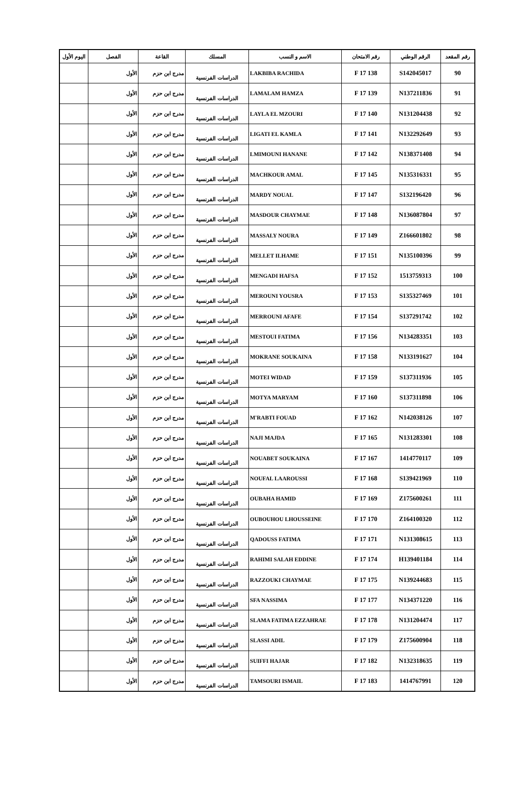| رقم المقعد | الرقم الوطني | رقم الامتحان | الاسم و النسب | المسلك | القاعة | الفصل | اليوم الأول |
| --- | --- | --- | --- | --- | --- | --- | --- |
| 90 | S142045017 | 138 F 17 | LAKBIBA RACHIDA | الدراسات الفرنسية | مدرج ابن حزم | الأول | |
| 91 | N137211836 | 139 F 17 | LAMALAM HAMZA | الدراسات الفرنسية | مدرج ابن حزم | الأول | |
| 92 | N131204438 | 140 F 17 | LAYLA EL MZOURI | الدراسات الفرنسية | مدرج ابن حزم | الأول | |
| 93 | N132292649 | 141 F 17 | LIGATI EL KAMLA | الدراسات الفرنسية | مدرج ابن حزم | الأول | |
| 94 | N138371408 | 142 F 17 | LMIMOUNI HANANE | الدراسات الفرنسية | مدرج ابن حزم | الأول | |
| 95 | N135316331 | 145 F 17 | MACHKOUR AMAL | الدراسات الفرنسية | مدرج ابن حزم | الأول | |
| 96 | S132196420 | 147 F 17 | MARDY NOUAL | الدراسات الفرنسية | مدرج ابن حزم | الأول | |
| 97 | N136087804 | 148 F 17 | MASDOUR CHAYMAE | الدراسات الفرنسية | مدرج ابن حزم | الأول | |
| 98 | Z166601802 | 149 F 17 | MASSALY NOURA | الدراسات الفرنسية | مدرج ابن حزم | الأول | |
| 99 | N135100396 | 151 F 17 | MELLET ILHAME | الدراسات الفرنسية | مدرج ابن حزم | الأول | |
| 100 | 1513759313 | 152 F 17 | MENGADI HAFSA | الدراسات الفرنسية | مدرج ابن حزم | الأول | |
| 101 | S135327469 | 153 F 17 | MEROUNI YOUSRA | الدراسات الفرنسية | مدرج ابن حزم | الأول | |
| 102 | S137291742 | 154 F 17 | MERROUNI AFAFE | الدراسات الفرنسية | مدرج ابن حزم | الأول | |
| 103 | N134283351 | 156 F 17 | MESTOUI FATIMA | الدراسات الفرنسية | مدرج ابن حزم | الأول | |
| 104 | N133191627 | 158 F 17 | MOKRANE SOUKAINA | الدراسات الفرنسية | مدرج ابن حزم | الأول | |
| 105 | S137311936 | 159 F 17 | MOTEI WIDAD | الدراسات الفرنسية | مدرج ابن حزم | الأول | |
| 106 | S137311898 | 160 F 17 | MOTYA MARYAM | الدراسات الفرنسية | مدرج ابن حزم | الأول | |
| 107 | N142038126 | 162 F 17 | M'RABTI FOUAD | الدراسات الفرنسية | مدرج ابن حزم | الأول | |
| 108 | N131283301 | 165 F 17 | NAJI MAJDA | الدراسات الفرنسية | مدرج ابن حزم | الأول | |
| 109 | 1414770117 | 167 F 17 | NOUABET SOUKAINA | الدراسات الفرنسية | مدرج ابن حزم | الأول | |
| 110 | S139421969 | 168 F 17 | NOUFAL LAAROUSSI | الدراسات الفرنسية | مدرج ابن حزم | الأول | |
| 111 | Z175600261 | 169 F 17 | OUBAHA HAMID | الدراسات الفرنسية | مدرج ابن حزم | الأول | |
| 112 | Z164100320 | 170 F 17 | OUBOUHOU LHOUSSEINE | الدراسات الفرنسية | مدرج ابن حزم | الأول | |
| 113 | N131308615 | 171 F 17 | QADOUSS FATIMA | الدراسات الفرنسية | مدرج ابن حزم | الأول | |
| 114 | H139401184 | 174 F 17 | RAHIMI SALAH EDDINE | الدراسات الفرنسية | مدرج ابن حزم | الأول | |
| 115 | N139244683 | 175 F 17 | RAZZOUKI CHAYMAE | الدراسات الفرنسية | مدرج ابن حزم | الأول | |
| 116 | N134371220 | 177 F 17 | SFA NASSIMA | الدراسات الفرنسية | مدرج ابن حزم | الأول | |
| 117 | N131204474 | 178 F 17 | SLAMA FATIMA EZZAHRAE | الدراسات الفرنسية | مدرج ابن حزم | الأول | |
| 118 | Z175600904 | 179 F 17 | SLASSI ADIL | الدراسات الفرنسية | مدرج ابن حزم | الأول | |
| 119 | N132318635 | 182 F 17 | SUIFFI HAJAR | الدراسات الفرنسية | مدرج ابن حزم | الأول | |
| 120 | 1414767991 | 183 F 17 | TAMSOURI ISMAIL | الدراسات الفرنسية | مدرج ابن حزم | الأول | |